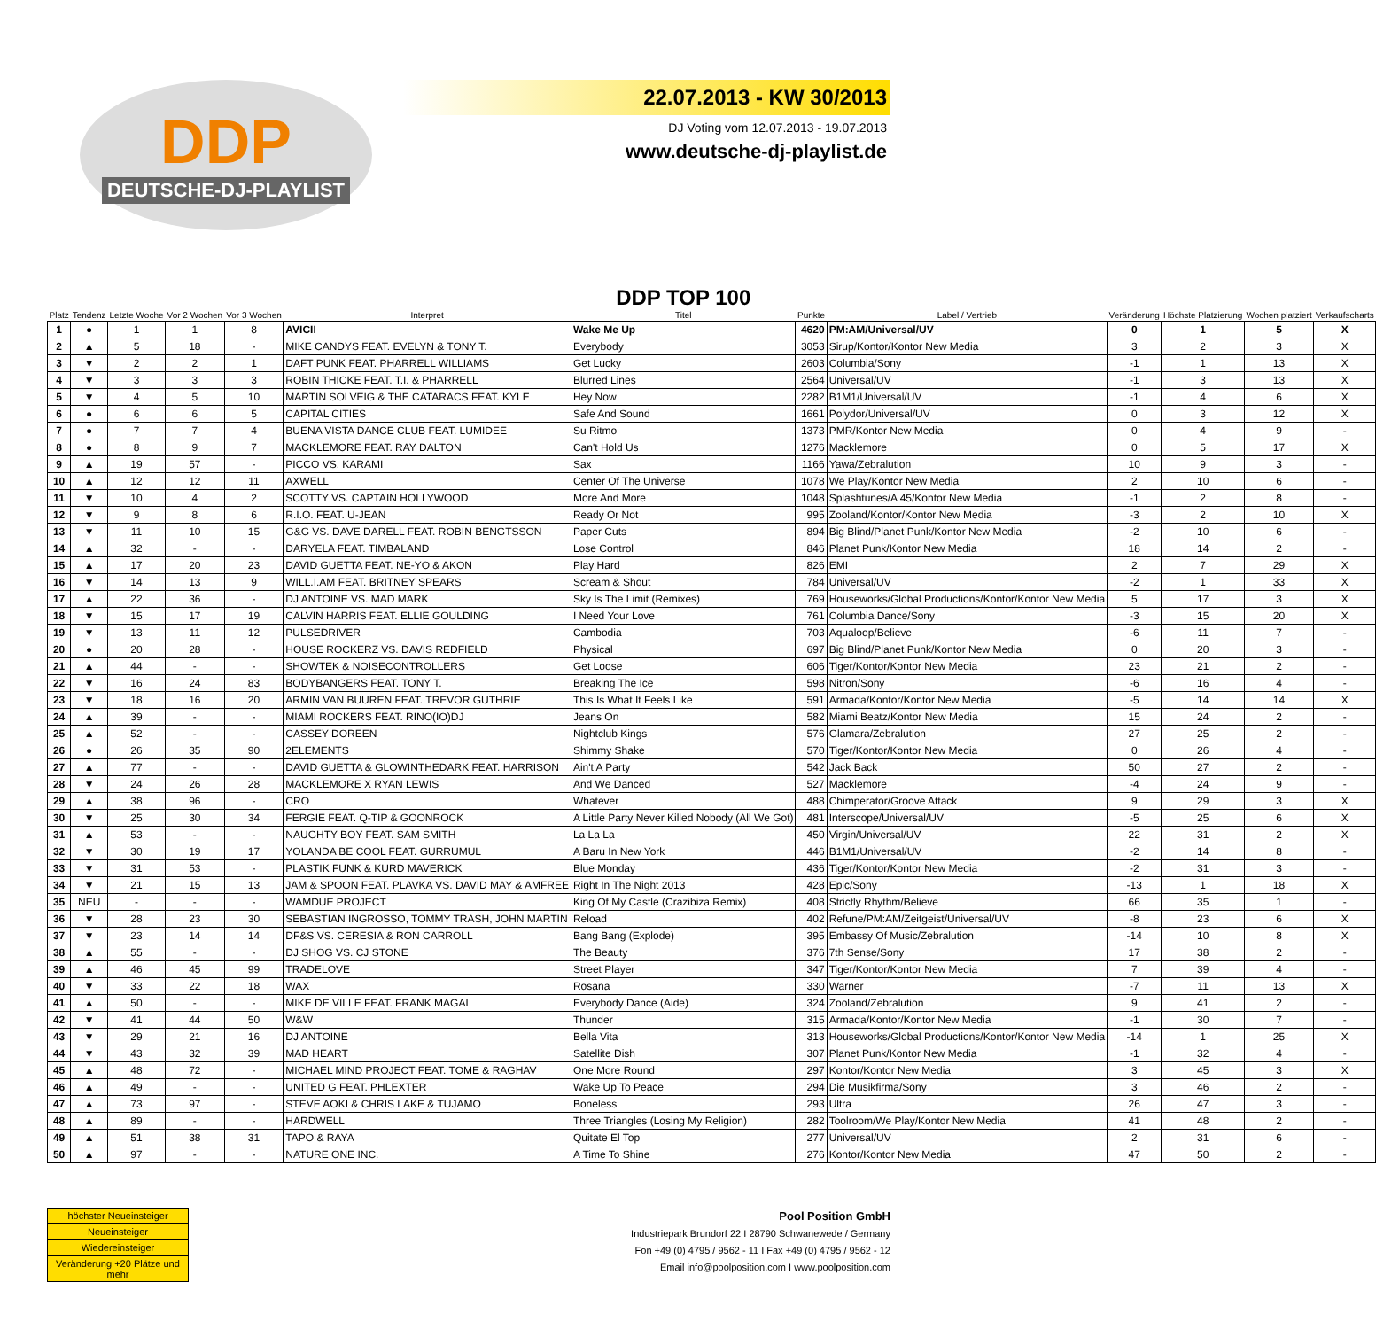DDP
DEUTSCHE-DJ-PLAYLIST
22.07.2013 - KW 30/2013
DJ Voting vom 12.07.2013 - 19.07.2013
www.deutsche-dj-playlist.de
| Platz | Tendenz | Letzte Woche | Vor 2 Wochen | Vor 3 Wochen | Interpret | DDP TOP 100 Titel | Punkte | Label / Vertrieb | Veränderung | Höchste Platzierung | Wochen platziert | Verkaufscharts |
| --- | --- | --- | --- | --- | --- | --- | --- | --- | --- | --- | --- | --- |
| 1 | ● | 1 | 1 | 8 | AVICII | Wake Me Up | 4620 | PM:AM/Universal/UV | 0 | 1 | 5 | X |
| 2 | ▲ | 5 | 18 | - | MIKE CANDYS FEAT. EVELYN & TONY T. | Everybody | 3053 | Sirup/Kontor/Kontor New Media | 3 | 2 | 3 | X |
| 3 | ▼ | 2 | 2 | 1 | DAFT PUNK FEAT. PHARRELL WILLIAMS | Get Lucky | 2603 | Columbia/Sony | -1 | 1 | 13 | X |
| 4 | ▼ | 3 | 3 | 3 | ROBIN THICKE FEAT. T.I. & PHARRELL | Blurred Lines | 2564 | Universal/UV | -1 | 3 | 13 | X |
| 5 | ▼ | 4 | 5 | 10 | MARTIN SOLVEIG & THE CATARACS FEAT. KYLE | Hey Now | 2282 | B1M1/Universal/UV | -1 | 4 | 6 | X |
| 6 | ● | 6 | 6 | 5 | CAPITAL CITIES | Safe And Sound | 1661 | Polydor/Universal/UV | 0 | 3 | 12 | X |
| 7 | ● | 7 | 7 | 4 | BUENA VISTA DANCE CLUB FEAT. LUMIDEE | Su Ritmo | 1373 | PMR/Kontor New Media | 0 | 4 | 9 | - |
| 8 | ● | 8 | 9 | 7 | MACKLEMORE FEAT. RAY DALTON | Can't Hold Us | 1276 | Macklemore | 0 | 5 | 17 | X |
| 9 | ▲ | 19 | 57 | - | PICCO VS. KARAMI | Sax | 1166 | Yawa/Zebralution | 10 | 9 | 3 | - |
| 10 | ▲ | 12 | 12 | 11 | AXWELL | Center Of The Universe | 1078 | We Play/Kontor New Media | 2 | 10 | 6 | - |
| 11 | ▼ | 10 | 4 | 2 | SCOTTY VS. CAPTAIN HOLLYWOOD | More And More | 1048 | Splashtunes/A 45/Kontor New Media | -1 | 2 | 8 | - |
| 12 | ▼ | 9 | 8 | 6 | R.I.O. FEAT. U-JEAN | Ready Or Not | 995 | Zooland/Kontor/Kontor New Media | -3 | 2 | 10 | X |
| 13 | ▼ | 11 | 10 | 15 | G&G VS. DAVE DARELL FEAT. ROBIN BENGTSSON | Paper Cuts | 894 | Big Blind/Planet Punk/Kontor New Media | -2 | 10 | 6 | - |
| 14 | ▲ | 32 | - | - | DARYELA FEAT. TIMBALAND | Lose Control | 846 | Planet Punk/Kontor New Media | 18 | 14 | 2 | - |
| 15 | ▲ | 17 | 20 | 23 | DAVID GUETTA FEAT. NE-YO & AKON | Play Hard | 826 | EMI | 2 | 7 | 29 | X |
| 16 | ▼ | 14 | 13 | 9 | WILL.I.AM FEAT. BRITNEY SPEARS | Scream & Shout | 784 | Universal/UV | -2 | 1 | 33 | X |
| 17 | ▲ | 22 | 36 | - | DJ ANTOINE VS. MAD MARK | Sky Is The Limit (Remixes) | 769 | Houseworks/Global Productions/Kontor/Kontor New Media | 5 | 17 | 3 | X |
| 18 | ▼ | 15 | 17 | 19 | CALVIN HARRIS FEAT. ELLIE GOULDING | I Need Your Love | 761 | Columbia Dance/Sony | -3 | 15 | 20 | X |
| 19 | ▼ | 13 | 11 | 12 | PULSEDRIVER | Cambodia | 703 | Aqualoop/Believe | -6 | 11 | 7 | - |
| 20 | ● | 20 | 28 | - | HOUSE ROCKERZ VS. DAVIS REDFIELD | Physical | 697 | Big Blind/Planet Punk/Kontor New Media | 0 | 20 | 3 | - |
| 21 | ▲ | 44 | - | - | SHOWTEK & NOISECONTROLLERS | Get Loose | 606 | Tiger/Kontor/Kontor New Media | 23 | 21 | 2 | - |
| 22 | ▼ | 16 | 24 | 83 | BODYBANGERS FEAT. TONY T. | Breaking The Ice | 598 | Nitron/Sony | -6 | 16 | 4 | - |
| 23 | ▼ | 18 | 16 | 20 | ARMIN VAN BUUREN FEAT. TREVOR GUTHRIE | This Is What It Feels Like | 591 | Armada/Kontor/Kontor New Media | -5 | 14 | 14 | X |
| 24 | ▲ | 39 | - | - | MIAMI ROCKERS FEAT. RINO(IO)DJ | Jeans On | 582 | Miami Beatz/Kontor New Media | 15 | 24 | 2 | - |
| 25 | ▲ | 52 | - | - | CASSEY DOREEN | Nightclub Kings | 576 | Glamara/Zebralution | 27 | 25 | 2 | - |
| 26 | ● | 26 | 35 | 90 | 2ELEMENTS | Shimmy Shake | 570 | Tiger/Kontor/Kontor New Media | 0 | 26 | 4 | - |
| 27 | ▲ | 77 | - | - | DAVID GUETTA & GLOWINTHEDARK FEAT. HARRISON | Ain't A Party | 542 | Jack Back | 50 | 27 | 2 | - |
| 28 | ▼ | 24 | 26 | 28 | MACKLEMORE X RYAN LEWIS | And We Danced | 527 | Macklemore | -4 | 24 | 9 | - |
| 29 | ▲ | 38 | 96 | - | CRO | Whatever | 488 | Chimperator/Groove Attack | 9 | 29 | 3 | X |
| 30 | ▼ | 25 | 30 | 34 | FERGIE FEAT. Q-TIP & GOONROCK | A Little Party Never Killed Nobody (All We Got) | 481 | Interscope/Universal/UV | -5 | 25 | 6 | X |
| 31 | ▲ | 53 | - | - | NAUGHTY BOY FEAT. SAM SMITH | La La La | 450 | Virgin/Universal/UV | 22 | 31 | 2 | X |
| 32 | ▼ | 30 | 19 | 17 | YOLANDA BE COOL FEAT. GURRUMUL | A Baru In New York | 446 | B1M1/Universal/UV | -2 | 14 | 8 | - |
| 33 | ▼ | 31 | 53 | - | PLASTIK FUNK & KURD MAVERICK | Blue Monday | 436 | Tiger/Kontor/Kontor New Media | -2 | 31 | 3 | - |
| 34 | ▼ | 21 | 15 | 13 | JAM & SPOON FEAT. PLAVKA VS. DAVID MAY & AMFREE | Right In The Night 2013 | 428 | Epic/Sony | -13 | 1 | 18 | X |
| 35 | NEU | - | - | - | WAMDUE PROJECT | King Of My Castle (Crazibiza Remix) | 408 | Strictly Rhythm/Believe | 66 | 35 | 1 | - |
| 36 | ▼ | 28 | 23 | 30 | SEBASTIAN INGROSSO, TOMMY TRASH, JOHN MARTIN | Reload | 402 | Refune/PM:AM/Zeitgeist/Universal/UV | -8 | 23 | 6 | X |
| 37 | ▼ | 23 | 14 | 14 | DF&S VS. CERESIA & RON CARROLL | Bang Bang (Explode) | 395 | Embassy Of Music/Zebralution | -14 | 10 | 8 | X |
| 38 | ▲ | 55 | - | - | DJ SHOG VS. CJ STONE | The Beauty | 376 | 7th Sense/Sony | 17 | 38 | 2 | - |
| 39 | ▲ | 46 | 45 | 99 | TRADELOVE | Street Player | 347 | Tiger/Kontor/Kontor New Media | 7 | 39 | 4 | - |
| 40 | ▼ | 33 | 22 | 18 | WAX | Rosana | 330 | Warner | -7 | 11 | 13 | X |
| 41 | ▲ | 50 | - | - | MIKE DE VILLE FEAT. FRANK MAGAL | Everybody Dance (Aide) | 324 | Zooland/Zebralution | 9 | 41 | 2 | - |
| 42 | ▼ | 41 | 44 | 50 | W&W | Thunder | 315 | Armada/Kontor/Kontor New Media | -1 | 30 | 7 | - |
| 43 | ▼ | 29 | 21 | 16 | DJ ANTOINE | Bella Vita | 313 | Houseworks/Global Productions/Kontor/Kontor New Media | -14 | 1 | 25 | X |
| 44 | ▼ | 43 | 32 | 39 | MAD HEART | Satellite Dish | 307 | Planet Punk/Kontor New Media | -1 | 32 | 4 | - |
| 45 | ▲ | 48 | 72 | - | MICHAEL MIND PROJECT FEAT. TOME & RAGHAV | One More Round | 297 | Kontor/Kontor New Media | 3 | 45 | 3 | X |
| 46 | ▲ | 49 | - | - | UNITED G FEAT. PHLEXTER | Wake Up To Peace | 294 | Die Musikfirma/Sony | 3 | 46 | 2 | - |
| 47 | ▲ | 73 | 97 | - | STEVE AOKI & CHRIS LAKE & TUJAMO | Boneless | 293 | Ultra | 26 | 47 | 3 | - |
| 48 | ▲ | 89 | - | - | HARDWELL | Three Triangles (Losing My Religion) | 282 | Toolroom/We Play/Kontor New Media | 41 | 48 | 2 | - |
| 49 | ▲ | 51 | 38 | 31 | TAPO & RAYA | Quitate El Top | 277 | Universal/UV | 2 | 31 | 6 | - |
| 50 | ▲ | 97 | - | - | NATURE ONE INC. | A Time To Shine | 276 | Kontor/Kontor New Media | 47 | 50 | 2 | - |
höchster Neueinsteiger
Neueinsteiger
Wiedereinsteiger
Veränderung +20 Plätze und mehr
Pool Position GmbH
Industriepark Brundorf 22 I 28790 Schwanewede / Germany
Fon +49 (0) 4795 / 9562 - 11 I Fax +49 (0) 4795 / 9562 - 12
Email info@poolposition.com I www.poolposition.com